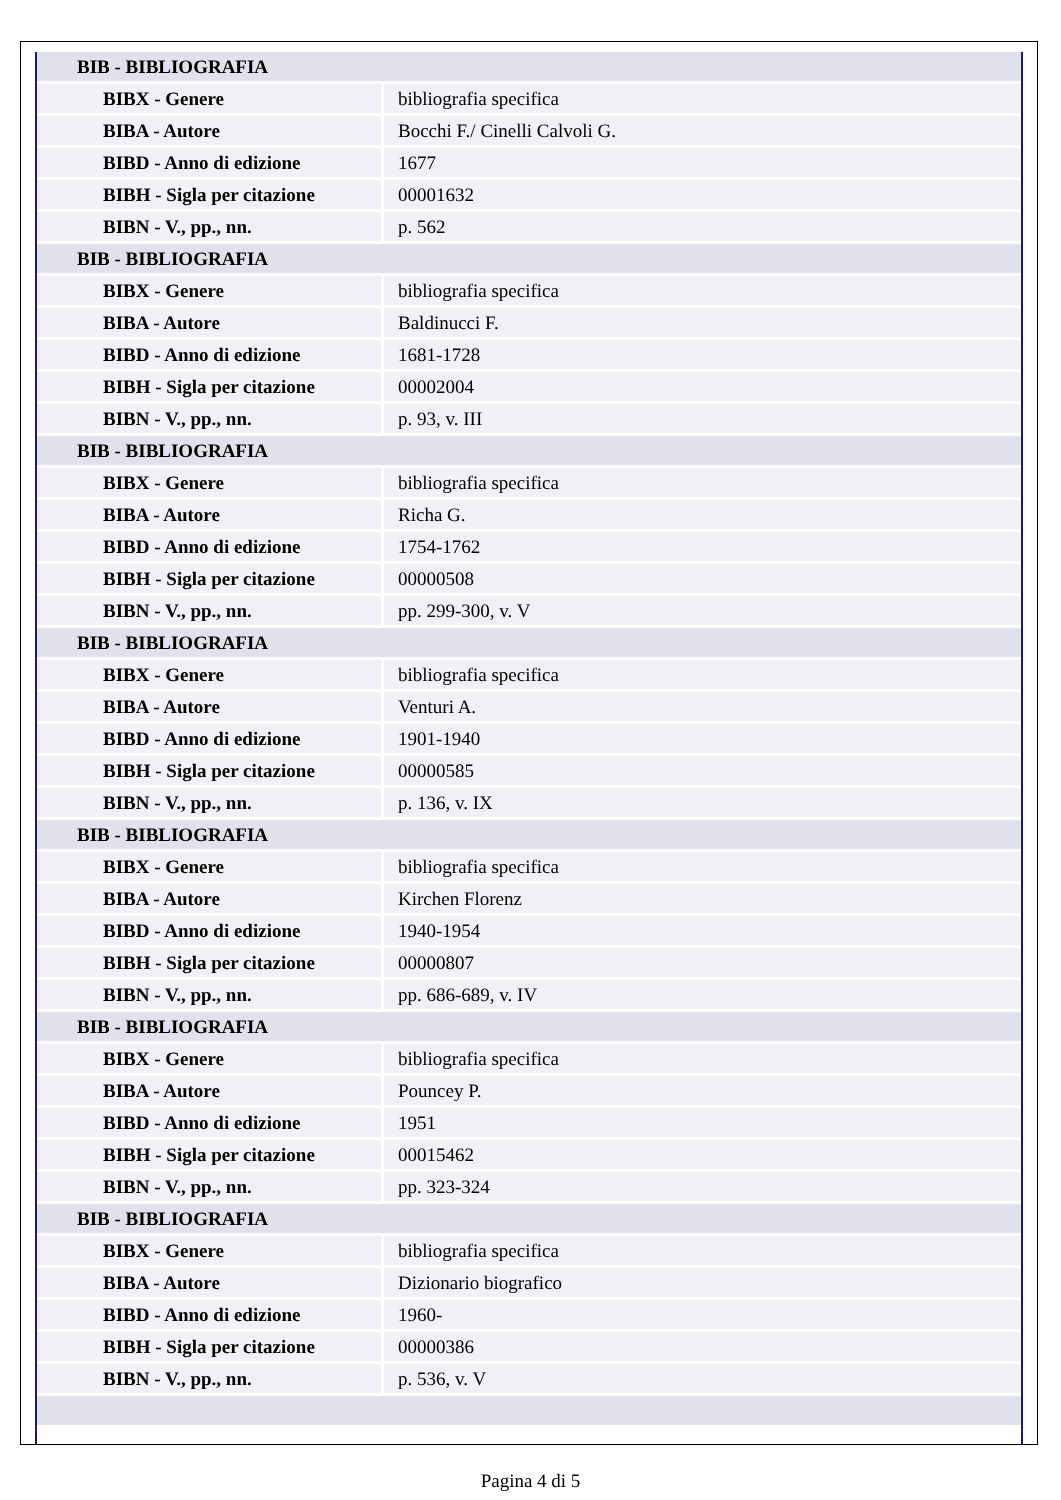| BIB - BIBLIOGRAFIA | |
| BIBX - Genere | bibliografia specifica |
| BIBA - Autore | Bocchi F./ Cinelli Calvoli G. |
| BIBD - Anno di edizione | 1677 |
| BIBH - Sigla per citazione | 00001632 |
| BIBN - V., pp., nn. | p. 562 |
| BIB - BIBLIOGRAFIA | |
| BIBX - Genere | bibliografia specifica |
| BIBA - Autore | Baldinucci F. |
| BIBD - Anno di edizione | 1681-1728 |
| BIBH - Sigla per citazione | 00002004 |
| BIBN - V., pp., nn. | p. 93, v. III |
| BIB - BIBLIOGRAFIA | |
| BIBX - Genere | bibliografia specifica |
| BIBA - Autore | Richa G. |
| BIBD - Anno di edizione | 1754-1762 |
| BIBH - Sigla per citazione | 00000508 |
| BIBN - V., pp., nn. | pp. 299-300, v. V |
| BIB - BIBLIOGRAFIA | |
| BIBX - Genere | bibliografia specifica |
| BIBA - Autore | Venturi A. |
| BIBD - Anno di edizione | 1901-1940 |
| BIBH - Sigla per citazione | 00000585 |
| BIBN - V., pp., nn. | p. 136, v. IX |
| BIB - BIBLIOGRAFIA | |
| BIBX - Genere | bibliografia specifica |
| BIBA - Autore | Kirchen Florenz |
| BIBD - Anno di edizione | 1940-1954 |
| BIBH - Sigla per citazione | 00000807 |
| BIBN - V., pp., nn. | pp. 686-689, v. IV |
| BIB - BIBLIOGRAFIA | |
| BIBX - Genere | bibliografia specifica |
| BIBA - Autore | Pouncey P. |
| BIBD - Anno di edizione | 1951 |
| BIBH - Sigla per citazione | 00015462 |
| BIBN - V., pp., nn. | pp. 323-324 |
| BIB - BIBLIOGRAFIA | |
| BIBX - Genere | bibliografia specifica |
| BIBA - Autore | Dizionario biografico |
| BIBD - Anno di edizione | 1960- |
| BIBH - Sigla per citazione | 00000386 |
| BIBN - V., pp., nn. | p. 536, v. V |
Pagina 4 di 5